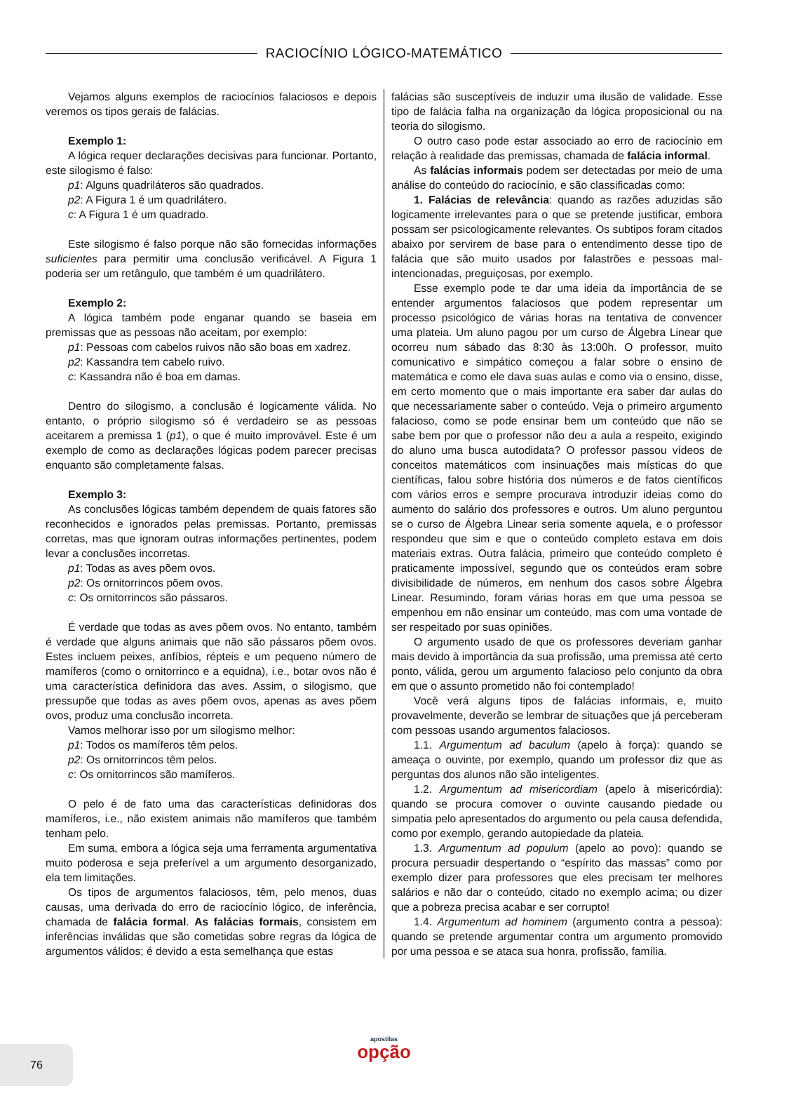RACIOCÍNIO LÓGICO-MATEMÁTICO
Vejamos alguns exemplos de raciocínios falaciosos e depois veremos os tipos gerais de falácias.
Exemplo 1:
A lógica requer declarações decisivas para funcionar. Portanto, este silogismo é falso:
p1: Alguns quadriláteros são quadrados.
p2: A Figura 1 é um quadrilátero.
c: A Figura 1 é um quadrado.
Este silogismo é falso porque não são fornecidas informações suficientes para permitir uma conclusão verificável. A Figura 1 poderia ser um retângulo, que também é um quadrilátero.
Exemplo 2:
A lógica também pode enganar quando se baseia em premissas que as pessoas não aceitam, por exemplo:
p1: Pessoas com cabelos ruivos não são boas em xadrez.
p2: Kassandra tem cabelo ruivo.
c: Kassandra não é boa em damas.
Dentro do silogismo, a conclusão é logicamente válida. No entanto, o próprio silogismo só é verdadeiro se as pessoas aceitarem a premissa 1 (p1), o que é muito improvável. Este é um exemplo de como as declarações lógicas podem parecer precisas enquanto são completamente falsas.
Exemplo 3:
As conclusões lógicas também dependem de quais fatores são reconhecidos e ignorados pelas premissas. Portanto, premissas corretas, mas que ignoram outras informações pertinentes, podem levar a conclusões incorretas.
p1: Todas as aves põem ovos.
p2: Os ornitorrincos põem ovos.
c: Os ornitorrincos são pássaros.
É verdade que todas as aves põem ovos. No entanto, também é verdade que alguns animais que não são pássaros põem ovos. Estes incluem peixes, anfíbios, répteis e um pequeno número de mamíferos (como o ornitorrinco e a equidna), i.e., botar ovos não é uma característica definidora das aves. Assim, o silogismo, que pressupõe que todas as aves põem ovos, apenas as aves põem ovos, produz uma conclusão incorreta.
Vamos melhorar isso por um silogismo melhor:
p1: Todos os mamíferos têm pelos.
p2: Os ornitorrincos têm pelos.
c: Os ornitorrincos são mamíferos.
O pelo é de fato uma das características definidoras dos mamíferos, i.e., não existem animais não mamíferos que também tenham pelo.
Em suma, embora a lógica seja uma ferramenta argumentativa muito poderosa e seja preferível a um argumento desorganizado, ela tem limitações.
Os tipos de argumentos falaciosos, têm, pelo menos, duas causas, uma derivada do erro de raciocínio lógico, de inferência, chamada de falácia formal. As falácias formais, consistem em inferências inválidas que são cometidas sobre regras da lógica de argumentos válidos; é devido a esta semelhança que estas
falácias são susceptíveis de induzir uma ilusão de validade. Esse tipo de falácia falha na organização da lógica proposicional ou na teoria do silogismo.
O outro caso pode estar associado ao erro de raciocínio em relação à realidade das premissas, chamada de falácia informal.
As falácias informais podem ser detectadas por meio de uma análise do conteúdo do raciocínio, e são classificadas como:
1. Falácias de relevância: quando as razões aduzidas são logicamente irrelevantes para o que se pretende justificar, embora possam ser psicologicamente relevantes. Os subtipos foram citados abaixo por servirem de base para o entendimento desse tipo de falácia que são muito usados por falastrões e pessoas mal-intencionadas, preguiçosas, por exemplo.
Esse exemplo pode te dar uma ideia da importância de se entender argumentos falaciosos que podem representar um processo psicológico de várias horas na tentativa de convencer uma plateia. Um aluno pagou por um curso de Álgebra Linear que ocorreu num sábado das 8:30 às 13:00h. O professor, muito comunicativo e simpático começou a falar sobre o ensino de matemática e como ele dava suas aulas e como via o ensino, disse, em certo momento que o mais importante era saber dar aulas do que necessariamente saber o conteúdo. Veja o primeiro argumento falacioso, como se pode ensinar bem um conteúdo que não se sabe bem por que o professor não deu a aula a respeito, exigindo do aluno uma busca autodidata? O professor passou vídeos de conceitos matemáticos com insinuações mais místicas do que científicas, falou sobre história dos números e de fatos científicos com vários erros e sempre procurava introduzir ideias como do aumento do salário dos professores e outros. Um aluno perguntou se o curso de Álgebra Linear seria somente aquela, e o professor respondeu que sim e que o conteúdo completo estava em dois materiais extras. Outra falácia, primeiro que conteúdo completo é praticamente impossível, segundo que os conteúdos eram sobre divisibilidade de números, em nenhum dos casos sobre Álgebra Linear. Resumindo, foram várias horas em que uma pessoa se empenhou em não ensinar um conteúdo, mas com uma vontade de ser respeitado por suas opiniões.
O argumento usado de que os professores deveriam ganhar mais devido à importância da sua profissão, uma premissa até certo ponto, válida, gerou um argumento falacioso pelo conjunto da obra em que o assunto prometido não foi contemplado!
Você verá alguns tipos de falácias informais, e, muito provavelmente, deverão se lembrar de situações que já perceberam com pessoas usando argumentos falaciosos.
1.1. Argumentum ad baculum (apelo à força): quando se ameaça o ouvinte, por exemplo, quando um professor diz que as perguntas dos alunos não são inteligentes.
1.2. Argumentum ad misericordiam (apelo à misericórdia): quando se procura comover o ouvinte causando piedade ou simpatia pelo apresentados do argumento ou pela causa defendida, como por exemplo, gerando autopiedade da plateia.
1.3. Argumentum ad populum (apelo ao povo): quando se procura persuadir despertando o “espírito das massas” como por exemplo dizer para professores que eles precisam ter melhores salários e não dar o conteúdo, citado no exemplo acima; ou dizer que a pobreza precisa acabar e ser corrupto!
1.4. Argumentum ad hominem (argumento contra a pessoa): quando se pretende argumentar contra um argumento promovido por uma pessoa e se ataca sua honra, profissão, família.
76
apostilas
opção